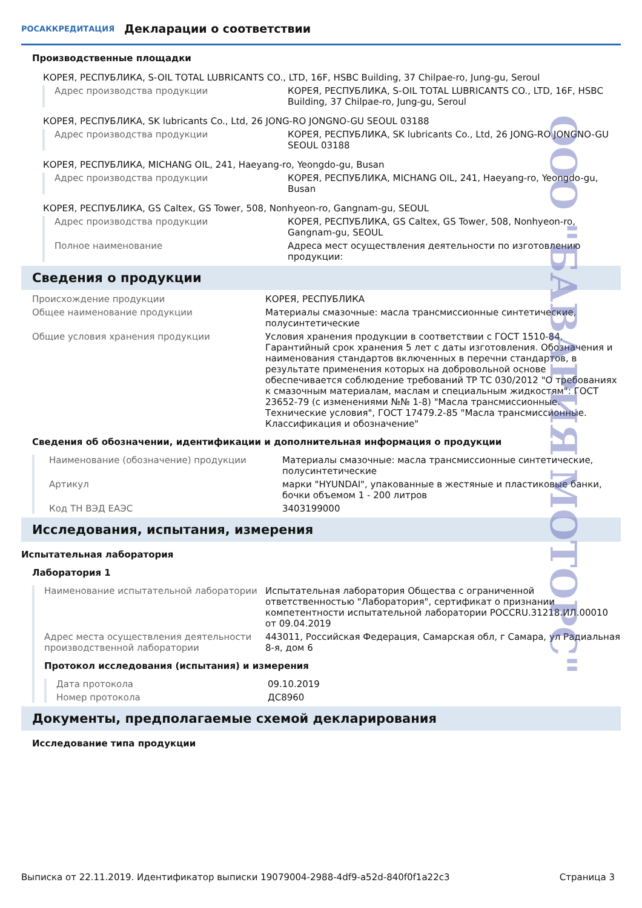РОСАККРЕДИТАЦИЯ
Декларации о соответствии
Производственные площадки
КОРЕЯ, РЕСПУБЛИКА, S-OIL TOTAL LUBRICANTS CO., LTD, 16F, HSBC Building, 37 Chilpae-ro, Jung-gu, Seroul
Адрес производства продукции КОРЕЯ, РЕСПУБЛИКА, S-OIL TOTAL LUBRICANTS CO., LTD, 16F, HSBC Building, 37 Chilpae-ro, Jung-gu, Seroul
КОРЕЯ, РЕСПУБЛИКА, SK lubricants Co., Ltd, 26 JONG-RO JONGNO-GU SEOUL 03188
Адрес производства продукции КОРЕЯ, РЕСПУБЛИКА, SK lubricants Co., Ltd, 26 JONG-RO JONGNO-GU SEOUL 03188
КОРЕЯ, РЕСПУБЛИКА, MICHANG OIL, 241, Haeyang-ro, Yeongdo-gu, Busan
Адрес производства продукции КОРЕЯ, РЕСПУБЛИКА, MICHANG OIL, 241, Haeyang-ro, Yeongdo-gu, Busan
КОРЕЯ, РЕСПУБЛИКА, GS Caltex, GS Tower, 508, Nonhyeon-ro, Gangnam-gu, SEOUL
Адрес производства продукции КОРЕЯ, РЕСПУБЛИКА, GS Caltex, GS Tower, 508, Nonhyeon-ro, Gangnam-gu, SEOUL
Полное наименование Адреса мест осуществления деятельности по изготовлению продукции:
Сведения о продукции
Происхождение продукции КОРЕЯ, РЕСПУБЛИКА
Общее наименование продукции Материалы смазочные: масла трансмиссионные синтетические, полусинтетические
Общие условия хранения продукции Условия хранения продукции в соответствии с ГОСТ 1510-84. Гарантийный срок хранения 5 лет с даты изготовления. Обозначения и наименования стандартов включенных в перечни стандартов, в результате применения которых на добровольной основе обеспечивается соблюдение требований ТР ТС 030/2012 "О требованиях к смазочным материалам, маслам и специальным жидкостям": ГОСТ 23652-79 (с изменениями №№ 1-8) "Масла трансмиссионные. Технические условия", ГОСТ 17479.2-85 "Масла трансмиссионные. Классификация и обозначение"
Сведения об обозначении, идентификации и дополнительная информация о продукции
Наименование (обозначение) продукции Материалы смазочные: масла трансмиссионные синтетические, полусинтетические
Артикул марки "HYUNDAI", упакованные в жестяные и пластиковые банки, бочки объемом 1 - 200 литров
Код ТН ВЭД ЕАЭС 3403199000
Исследования, испытания, измерения
Испытательная лаборатория
Лаборатория 1
Наименование испытательной лаборатории Испытательная лаборатория Общества с ограниченной ответственностью "Лаборатория", сертификат о признании компетентности испытательной лаборатории РОССRU.31218.ИЛ.00010 от 09.04.2019
Адрес места осуществления деятельности производственной лаборатории
443011, Российская Федерация, Самарская обл, г Самара, ул Радиальная 8-я, дом 6
Протокол исследования (испытания) и измерения
Дата протокола 09.10.2019
Номер протокола ДС8960
Документы, предполагаемые схемой декларирования
Исследование типа продукции
ООО "БАВАРИЯ МОТОРС"
Выписка от 22.11.2019. Идентификатор выписки 19079004-2988-4df9-a52d-840f0f1a22c3 Страница 3